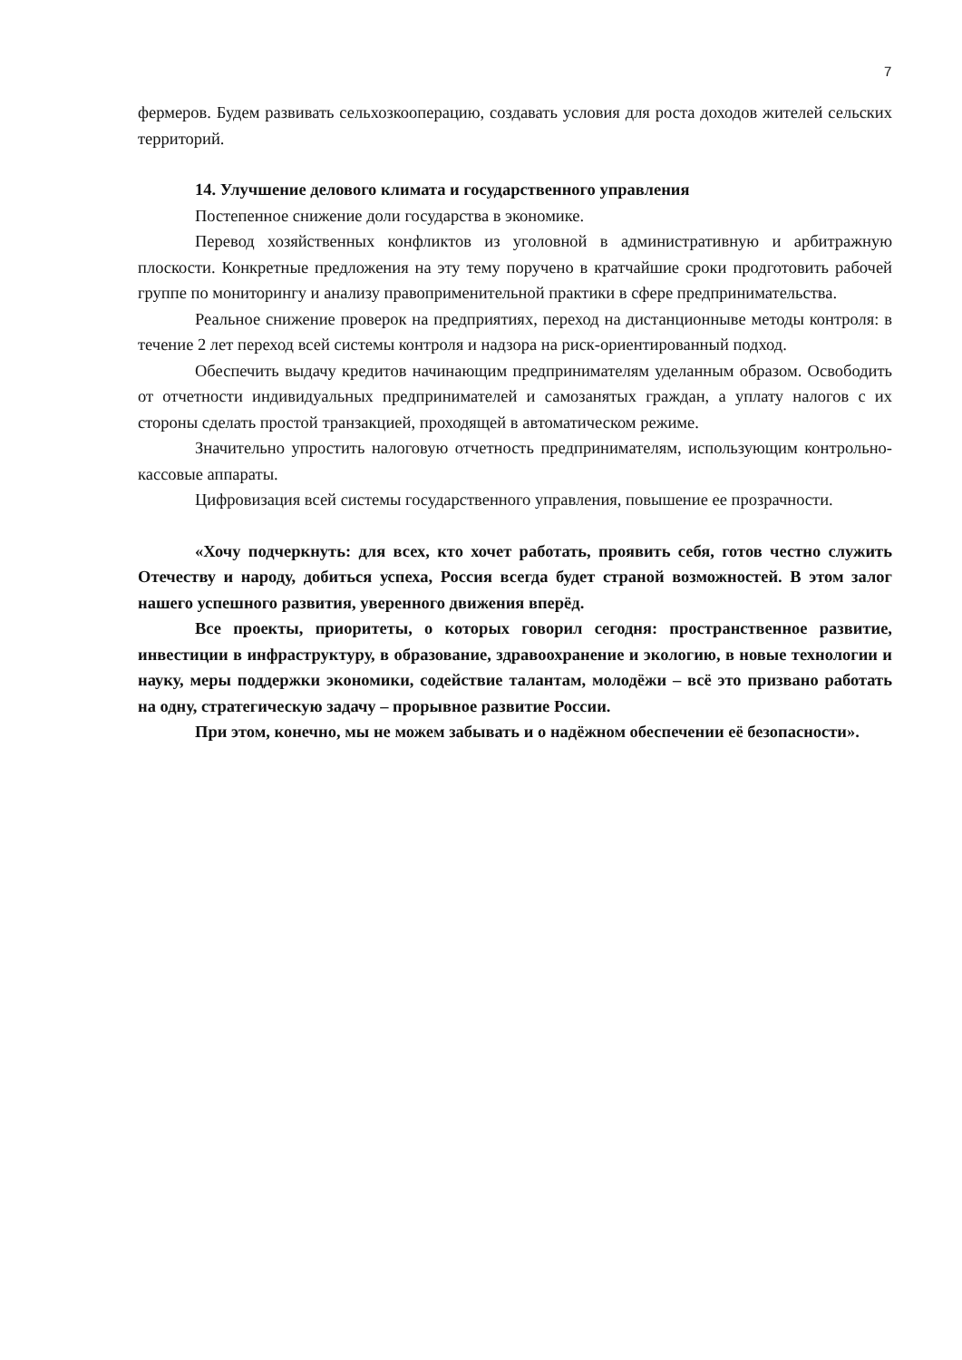7
фермеров. Будем развивать сельхозкооперацию, создавать условия для роста доходов жителей сельских территорий.
14. Улучшение делового климата и государственного управления
Постепенное снижение доли государства в экономике.
Перевод хозяйственных конфликтов из уголовной в административную и арбитражную плоскости. Конкретные предложения на эту тему поручено в кратчайшие сроки продготовить рабочей группе по мониторингу и анализу правоприменительной практики в сфере предпринимательства.
Реальное снижение проверок на предприятиях, переход на дистанционныве методы контроля: в течение 2 лет переход всей системы контроля и надзора на риск-ориентированный подход.
Обеспечить выдачу кредитов начинающим предпринимателям уделанным образом. Освободить от отчетности индивидуальных предпринимателей и самозанятых граждан, а уплату налогов с их стороны сделать простой транзакцией, проходящей в автоматическом режиме.
Значительно упростить налоговую отчетность предпринимателям, использующим контрольно-кассовые аппараты.
Цифровизация всей системы государственного управления, повышение ее прозрачности.
«Хочу подчеркнуть: для всех, кто хочет работать, проявить себя, готов честно служить Отечеству и народу, добиться успеха, Россия всегда будет страной возможностей. В этом залог нашего успешного развития, уверенного движения вперёд.
Все проекты, приоритеты, о которых говорил сегодня: пространственное развитие, инвестиции в инфраструктуру, в образование, здравоохранение и экологию, в новые технологии и науку, меры поддержки экономики, содействие талантам, молодёжи – всё это призвано работать на одну, стратегическую задачу – прорывное развитие России.
При этом, конечно, мы не можем забывать и о надёжном обеспечении её безопасности».